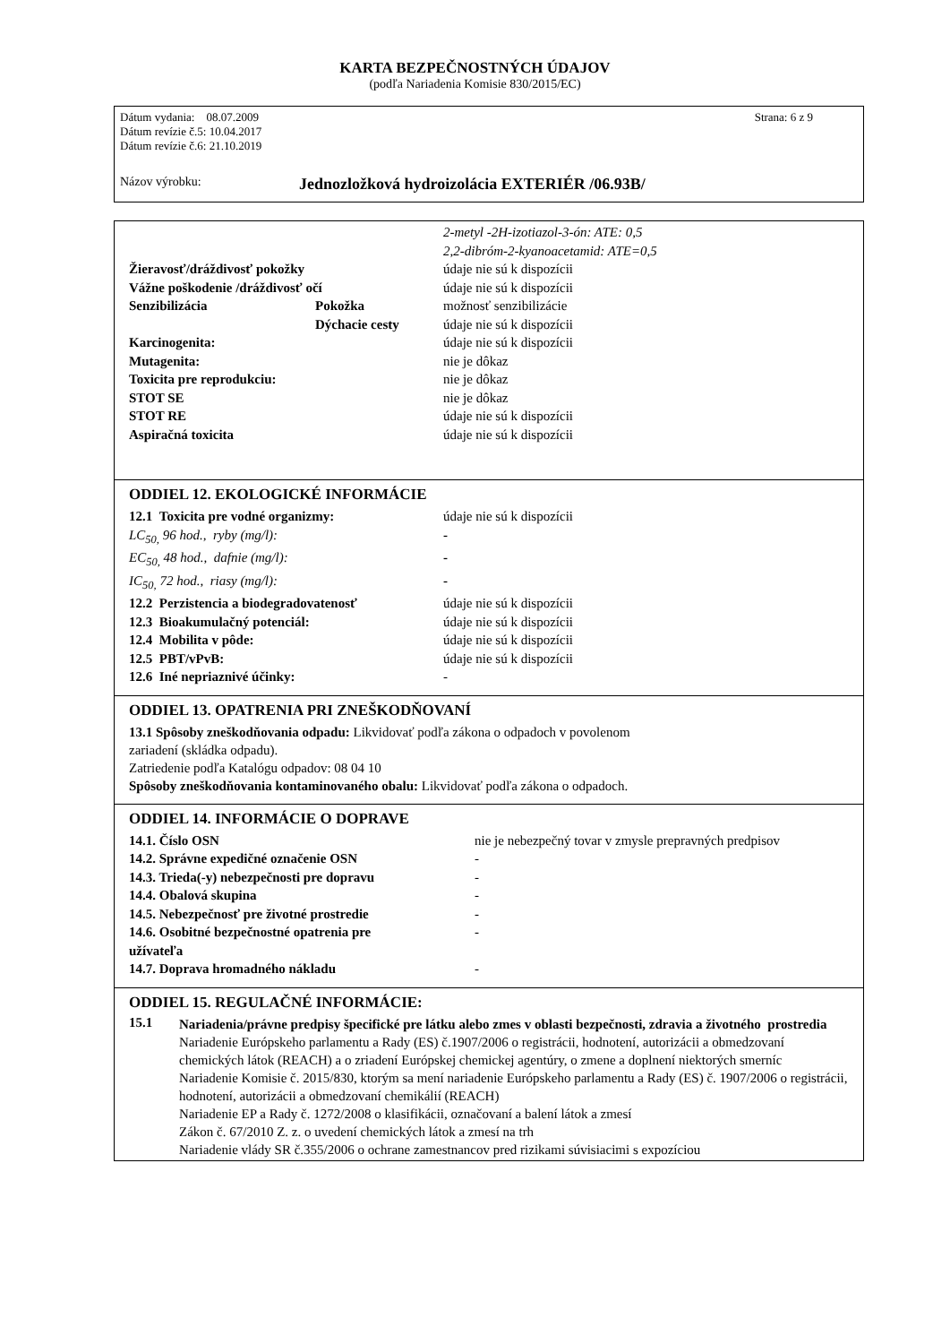KARTA BEZPEČNOSTNÝCH ÚDAJOV
(podľa Nariadenia Komisie 830/2015/EC)
Dátum vydania: 08.07.2009 Strana: 6 z 9
Dátum revízie č.5: 10.04.2017
Dátum revízie č.6: 21.10.2019
Názov výrobku: Jednozložková hydroizolácia EXTERIÉR /06.93B/
| | | 2-metyl -2H-izotiazol-3-ón: ATE: 0,5 |
| | | 2,2-dibróm-2-kyanoacetamid: ATE=0,5 |
| Žieravosť/dráždivosť pokožky | | údaje nie sú k dispozícii |
| Vážne poškodenie /dráždivosť očí | | údaje nie sú k dispozícii |
| Senzibilizácia | Pokožka | možnosť senzibilizácie |
| | Dýchacie cesty | údaje nie sú k dispozícii |
| Karcinogenita: | | údaje nie sú k dispozícii |
| Mutagenita: | | nie je dôkaz |
| Toxicita pre reprodukciu: | | nie je dôkaz |
| STOT SE | | nie je dôkaz |
| STOT RE | | údaje nie sú k dispozícii |
| Aspiračná toxicita | | údaje nie sú k dispozícii |
ODDIEL 12. EKOLOGICKÉ INFORMÁCIE
| 12.1 Toxicita pre vodné organizmy: | údaje nie sú k dispozícii |
| LC<sub>50,</sub> 96 hod., ryby (mg/l): | - |
| EC<sub>50,</sub> 48 hod., dafnie (mg/l): | - |
| IC<sub>50,</sub> 72 hod., riasy (mg/l): | - |
| 12.2 Perzistencia a biodegradovatenosť | údaje nie sú k dispozícii |
| 12.3 Bioakumulačný potenciál: | údaje nie sú k dispozícii |
| 12.4 Mobilita v pôde: | údaje nie sú k dispozícii |
| 12.5 PBT/vPvB: | údaje nie sú k dispozícii |
| 12.6 Iné nepriaznivé účinky: | - |
ODDIEL 13. OPATRENIA PRI ZNEŠKODŇOVANÍ
13.1 Spôsoby zneškodňovania odpadu: Likvidovať podľa zákona o odpadoch v povolenom
zariadení (skládka odpadu).
Zatriedenie podľa Katalógu odpadov: 08 04 10
Spôsoby zneškodňovania kontaminovaného obalu: Likvidovať podľa zákona o odpadoch.
ODDIEL 14. INFORMÁCIE O DOPRAVE
| 14.1. Číslo OSN | nie je nebezpečný tovar v zmysle prepravných predpisov |
| 14.2. Správne expedičné označenie OSN | - |
| 14.3. Trieda(-y) nebezpečnosti pre dopravu | - |
| 14.4. Obalová skupina | - |
| 14.5. Nebezpečnosť pre životné prostredie | - |
| 14.6. Osobitné bezpečnostné opatrenia pre užívateľa | - |
| 14.7. Doprava hromadného nákladu | - |
ODDIEL 15. REGULAČNÉ INFORMÁCIE:
15.1
Nariadenia/právne predpisy špecifické pre látku alebo zmes v oblasti bezpečnosti, zdravia a životného prostredia
Nariadenie Európskeho parlamentu a Rady (ES) č.1907/2006 o registrácii, hodnotení, autorizácii a obmedzovaní chemických látok (REACH) a o zriadení Európskej chemickej agentúry, o zmene a doplnení niektorých smerníc
Nariadenie Komisie č. 2015/830, ktorým sa mení nariadenie Európskeho parlamentu a Rady (ES) č. 1907/2006 o registrácii, hodnotení, autorizácii a obmedzovaní chemikálií (REACH)
Nariadenie EP a Rady č. 1272/2008 o klasifikácii, označovaní a balení látok a zmesí
Zákon č. 67/2010 Z. z. o uvedení chemických látok a zmesí na trh
Nariadenie vlády SR č.355/2006 o ochrane zamestnancov pred rizikami súvisiacimi s expozíciou